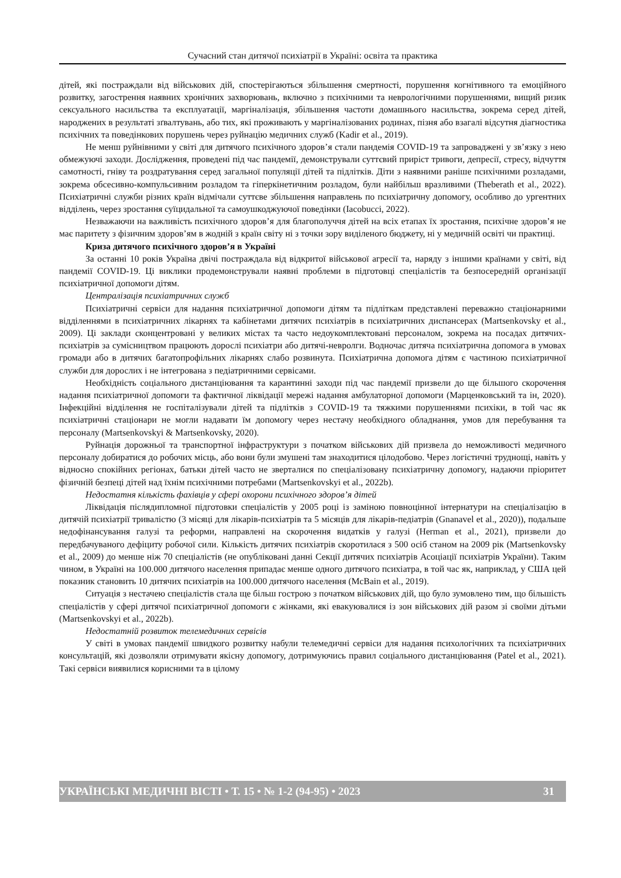Сучасний стан дитячої психіатрії в Україні: освіта та практика
дітей, які постраждали від військових дій, спостерігаються збільшення смертності, порушення когнітивного та емоційного розвитку, загострення наявних хронічних захворювань, включно з психічними та неврологічними порушеннями, вищий ризик сексуального насильства та експлуатації, маргіналізація, збільшення частоти домашнього насильства, зокрема серед дітей, народжених в результаті зґвалтувань, або тих, які проживають у маргіналізованих родинах, пізня або взагалі відсутня діагностика психічних та поведінкових порушень через руйнацію медичних служб (Kadir et al., 2019).
Не менш руйнівними у світі для дитячого психічного здоров’я стали пандемія COVID-19 та запроваджені у зв’язку з нею обмежуючі заходи. Дослідження, проведені під час пандемії, демонстрували суттєвий приріст тривоги, депресії, стресу, відчуття самотності, гніву та роздратування серед загальної популяції дітей та підлітків. Діти з наявними раніше психічними розладами, зокрема обсесивно-компульсивним розладом та гіперкінетичним розладом, були найбільш вразливими (Theberath et al., 2022). Психіатричні служби різних країн відмічали суттєве збільшення направлень по психіатричну допомогу, особливо до ургентних відділень, через зростання суїцидальної та самоушкоджуючої поведінки (Iacobucci, 2022).
Незважаючи на важливість психічного здоров’я для благополуччя дітей на всіх етапах їх зростання, психічне здоров’я не має паритету з фізичним здоров’ям в жодній з країн світу ні з точки зору виділеного бюджету, ні у медичній освіті чи практиці.
Криза дитячого психічного здоров’я в Україні
За останні 10 років Україна двічі постраждала від відкритої військової агресії та, наряду з іншими країнами у світі, від пандемії COVID-19. Ці виклики продемонстрували наявні проблеми в підготовці спеціалістів та безпосередній організації психіатричної допомоги дітям.
Централізація психіатричних служб
Психіатричні сервіси для надання психіатричної допомоги дітям та підліткам представлені переважно стаціонарними відділеннями в психіатричних лікарнях та кабінетами дитячих психіатрів в психіатричних диспансерах (Martsenkovsky et al., 2009). Ці заклади сконцентровані у великих містах та часто недоукомплектовані персоналом, зокрема на посадах дитячих-психіатрів за сумісництвом працюють дорослі психіатри або дитячі-невролги. Водночас дитяча психіатрична допомога в умовах громади або в дитячих багатопрофільних лікарнях слабо розвинута. Психіатрична допомога дітям є частиною психіатричної служби для дорослих і не інтегрована з педіатричними сервісами.
Необхідність соціального дистанціювання та карантинні заходи під час пандемії призвели до ще більшого скорочення надання психіатричної допомоги та фактичної ліквідації мережі надання амбулаторної допомоги (Марценковський та ін, 2020). Інфекційні відділення не госпіталізували дітей та підлітків з COVID-19 та тяжкими порушеннями психіки, в той час як психіатричні стаціонари не могли надавати їм допомогу через нестачу необхідного обладнання, умов для перебування та персоналу (Martsenkovskyi & Martsenkovsky, 2020).
Руйнація дорожньої та транспортної інфраструктури з початком військових дій призвела до неможливості медичного персоналу добиратися до робочих місць, або вони були змушені там знаходитися цілодобово. Через логістичні труднощі, навіть у відносно спокійних регіонах, батьки дітей часто не зверталися по спеціалізовану психіатричну допомогу, надаючи пріоритет фізичній безпеці дітей над їхнім психічними потребами (Martsenkovskyi et al., 2022b).
Недостатня кількість фахівців у сфері охорони психічного здоров’я дітей
Ліквідація післядипломної підготовки спеціалістів у 2005 році із заміною повноцінної інтернатури на спеціалізацію в дитячій психіатрії тривалістю (3 місяці для лікарів-психіатрів та 5 місяців для лікарів-педіатрів (Gnanavel et al., 2020)), подальше недофінансування галузі та реформи, направлені на скорочення видатків у галузі (Herman et al., 2021), призвели до передбачуваного дефіциту робочої сили. Кількість дитячих психіатрів скоротилася з 500 осіб станом на 2009 рік (Martsenkovsky et al., 2009) до менше ніж 70 спеціалістів (не опубліковані данні Секції дитячих психіатрів Асоціації психіатрів України). Таким чином, в Україні на 100.000 дитячого населення припадає менше одного дитячого психіатра, в той час як, наприклад, у США цей показник становить 10 дитячих психіатрів на 100.000 дитячого населення (McBain et al., 2019).
Ситуація з нестачею спеціалістів стала ще більш гострою з початком військових дій, що було зумовлено тим, що більшість спеціалістів у сфері дитячої психіатричної допомоги є жінками, які евакуювалися із зон військових дій разом зі своїми дітьми (Martsenkovskyi et al., 2022b).
Недостатній розвиток телемедичних сервісів
У світі в умовах пандемії швидкого розвитку набули телемедичні сервіси для надання психологічних та психіатричних консультацій, які дозволяли отримувати якісну допомогу, дотримуючись правил соціального дистанціювання (Patel et al., 2021). Такі сервіси виявилися корисними та в цілому
УКРАЇНСЬКІ МЕДИЧНІ ВІСТІ • Т. 15 • № 1-2 (94-95) • 2023 31